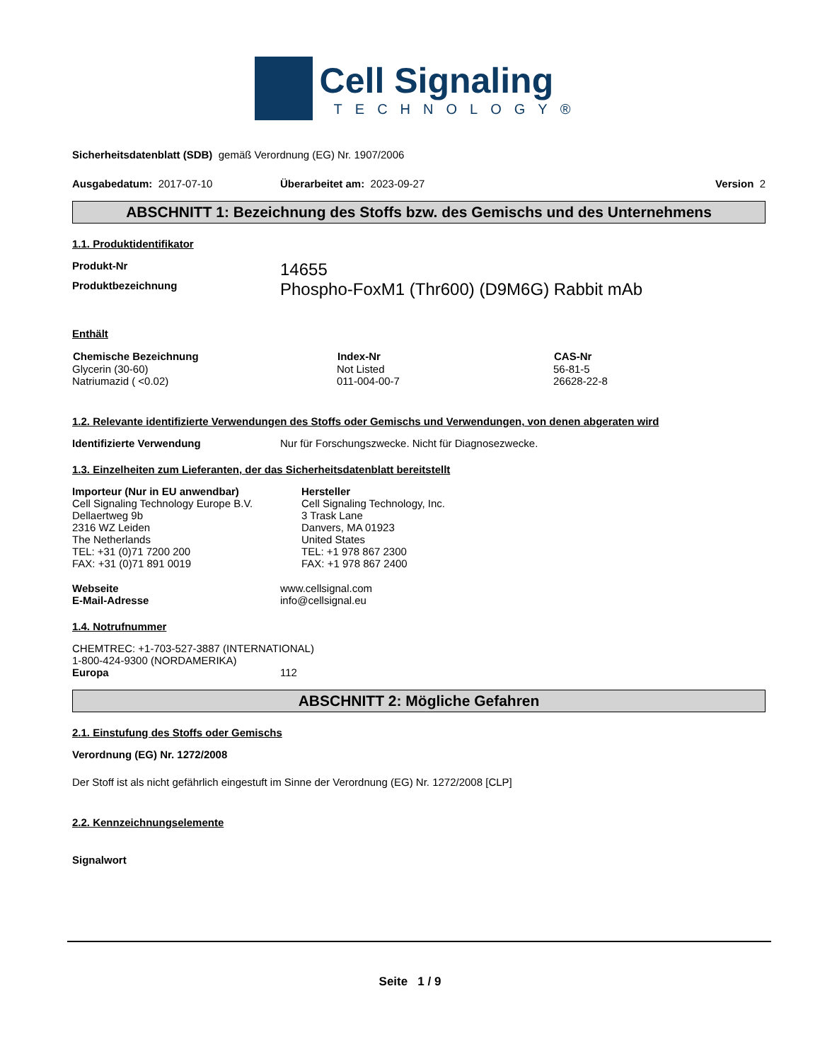Cell Signaling
TECHNOLOGY®
Sicherheitsdatenblatt (SDB) gemäß Verordnung (EG) Nr. 1907/2006
Ausgabedatum: 2017-07-10 Überarbeitet am: 2023-09-27 Version 2
ABSCHNITT 1: Bezeichnung des Stoffs bzw. des Gemischs und des Unternehmens
1.1. Produktidentifikator
| Produkt-Nr | 14655 |
| Produktbezeichnung | Phospho-FoxM1 (Thr600) (D9M6G) Rabbit mAb |
Enthält
| Chemische Bezeichnung | Index-Nr | CAS-Nr |
| --- | --- | --- |
| Glycerin (30-60) | Not Listed | 56-81-5 |
| Natriumazid ( <0.02) | 011-004-00-7 | 26628-22-8 |
1.2. Relevante identifizierte Verwendungen des Stoffs oder Gemischs und Verwendungen, von denen abgeraten wird
Identifizierte Verwendung Nur für Forschungszwecke. Nicht für Diagnosezwecke.
1.3. Einzelheiten zum Lieferanten, der das Sicherheitsdatenblatt bereitstellt
Importeur (Nur in EU anwendbar)
Cell Signaling Technology Europe B.V.
Dellaertweg 9b
2316 WZ Leiden
The Netherlands
TEL: +31 (0)71 7200 200
FAX: +31 (0)71 891 0019
Hersteller
Cell Signaling Technology, Inc.
3 Trask Lane
Danvers, MA 01923
United States
TEL: +1 978 867 2300
FAX: +1 978 867 2400
| Webseite | www.cellsignal.com |
| E-Mail-Adresse | info@cellsignal.eu |
1.4. Notrufnummer
CHEMTREC: +1-703-527-3887 (INTERNATIONAL)
1-800-424-9300 (NORDAMERIKA)
Europa 112
ABSCHNITT 2: Mögliche Gefahren
2.1. Einstufung des Stoffs oder Gemischs
Verordnung (EG) Nr. 1272/2008
Der Stoff ist als nicht gefährlich eingestuft im Sinne der Verordnung (EG) Nr. 1272/2008 [CLP]
2.2. Kennzeichnungselemente
Signalwort
Seite 1 / 9